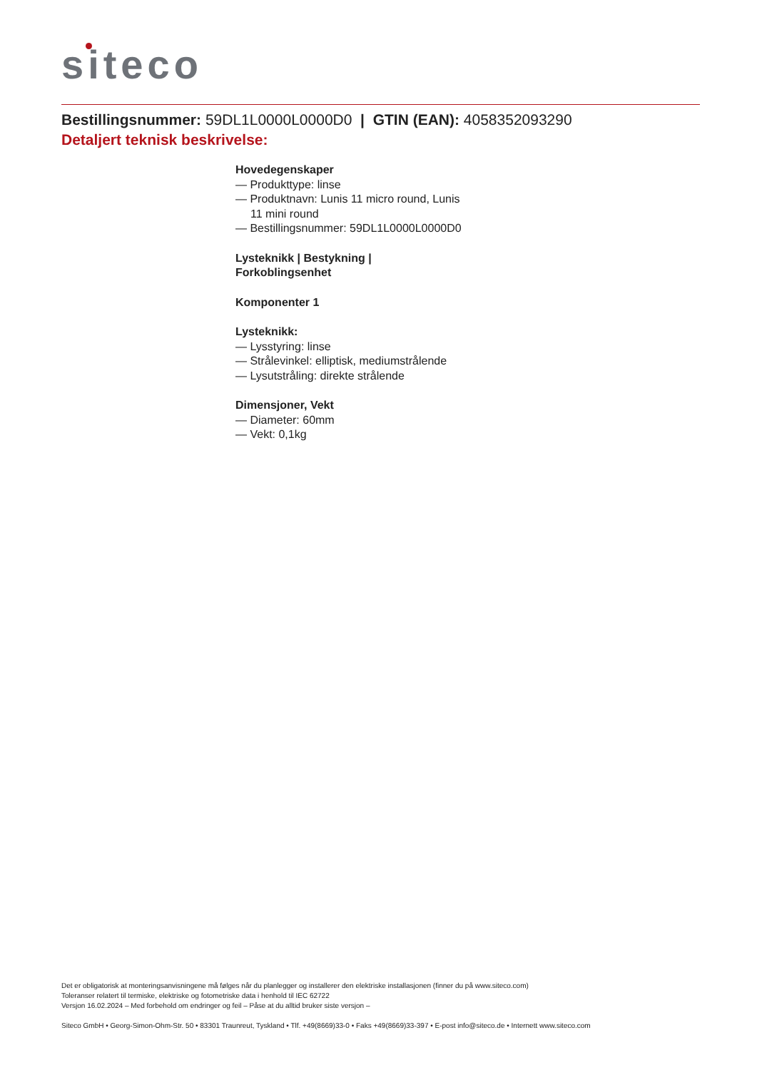siteco
Bestillingsnummer: 59DL1L0000L0000D0 | GTIN (EAN): 4058352093290
Detaljert teknisk beskrivelse:
Hovedegenskaper
— Produkttype: linse
— Produktnavn: Lunis 11 micro round, Lunis 11 mini round
— Bestillingsnummer: 59DL1L0000L0000D0
Lysteknikk | Bestykning | Forkoblingsenhet
Komponenter 1
Lysteknikk:
— Lysstyring: linse
— Strålevinkel: elliptisk, mediumstrålende
— Lysutstråling: direkte strålende
Dimensjoner, Vekt
— Diameter: 60mm
— Vekt: 0,1kg
Det er obligatorisk at monteringsanvisningene må følges når du planlegger og installerer den elektriske installasjonen (finner du på www.siteco.com)
Toleranser relatert til termiske, elektriske og fotometriske data i henhold til IEC 62722
Versjon 16.02.2024 – Med forbehold om endringer og feil – Påse at du alltid bruker siste versjon –
Siteco GmbH • Georg-Simon-Ohm-Str. 50 • 83301 Traunreut, Tyskland • Tlf. +49(8669)33-0 • Faks +49(8669)33-397 • E-post info@siteco.de • Internett www.siteco.com